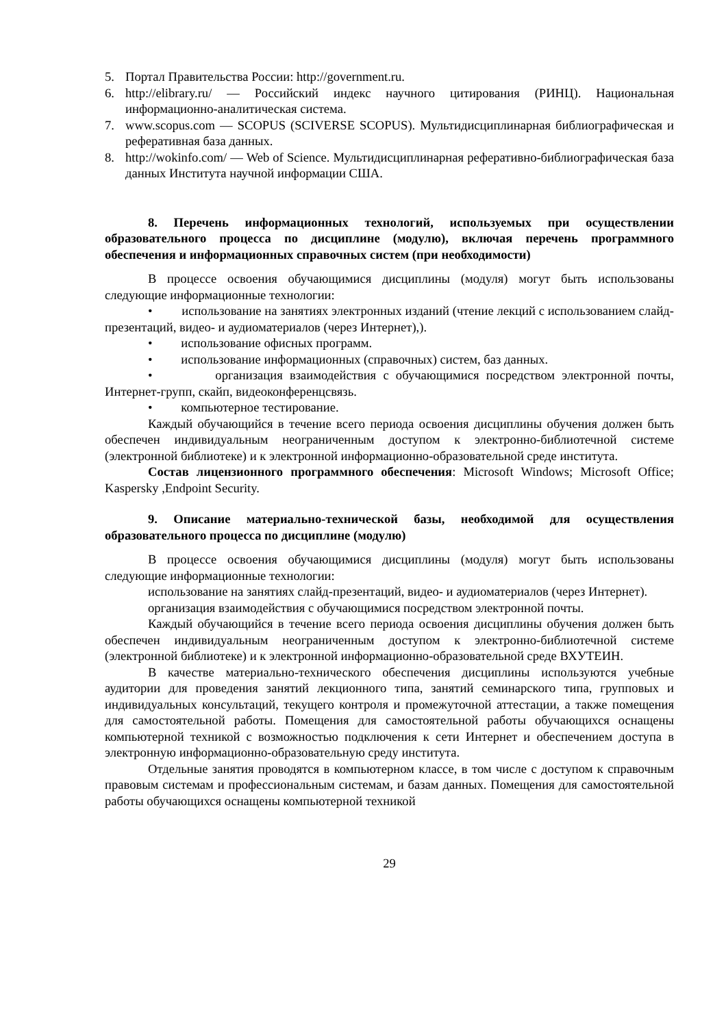5. Портал Правительства России: http://government.ru.
6. http://elibrary.ru/ — Российский индекс научного цитирования (РИНЦ). Национальная информационно-аналитическая система.
7. www.scopus.com — SCOPUS (SCIVERSE SCOPUS). Мультидисциплинарная библиографическая и реферативная база данных.
8. http://wokinfo.com/ — Web of Science. Мультидисциплинарная реферативно-библиографическая база данных Института научной информации США.
8. Перечень информационных технологий, используемых при осуществлении образовательного процесса по дисциплине (модулю), включая перечень программного обеспечения и информационных справочных систем (при необходимости)
В процессе освоения обучающимися дисциплины (модуля) могут быть использованы следующие информационные технологии:
• использование на занятиях электронных изданий (чтение лекций с использованием слайд-презентаций, видео- и аудиоматериалов (через Интернет),).
• использование офисных программ.
• использование информационных (справочных) систем, баз данных.
• организация взаимодействия с обучающимися посредством электронной почты, Интернет-групп, скайп, видеоконференцсвязь.
• компьютерное тестирование.
Каждый обучающийся в течение всего периода освоения дисциплины обучения должен быть обеспечен индивидуальным неограниченным доступом к электронно-библиотечной системе (электронной библиотеке) и к электронной информационно-образовательной среде института.
Состав лицензионного программного обеспечения: Microsoft Windows; Microsoft Office; Kaspersky ,Endpoint Security.
9. Описание материально-технической базы, необходимой для осуществления образовательного процесса по дисциплине (модулю)
В процессе освоения обучающимися дисциплины (модуля) могут быть использованы следующие информационные технологии:
использование на занятиях слайд-презентаций, видео- и аудиоматериалов (через Интернет).
организация взаимодействия с обучающимися посредством электронной почты.
Каждый обучающийся в течение всего периода освоения дисциплины обучения должен быть обеспечен индивидуальным неограниченным доступом к электронно-библиотечной системе (электронной библиотеке) и к электронной информационно-образовательной среде ВХУТЕИН.
В качестве материально-технического обеспечения дисциплины используются учебные аудитории для проведения занятий лекционного типа, занятий семинарского типа, групповых и индивидуальных консультаций, текущего контроля и промежуточной аттестации, а также помещения для самостоятельной работы. Помещения для самостоятельной работы обучающихся оснащены компьютерной техникой с возможностью подключения к сети Интернет и обеспечением доступа в электронную информационно-образовательную среду института.
Отдельные занятия проводятся в компьютерном классе, в том числе с доступом к справочным правовым системам и профессиональным системам, и базам данных. Помещения для самостоятельной работы обучающихся оснащены компьютерной техникой
29